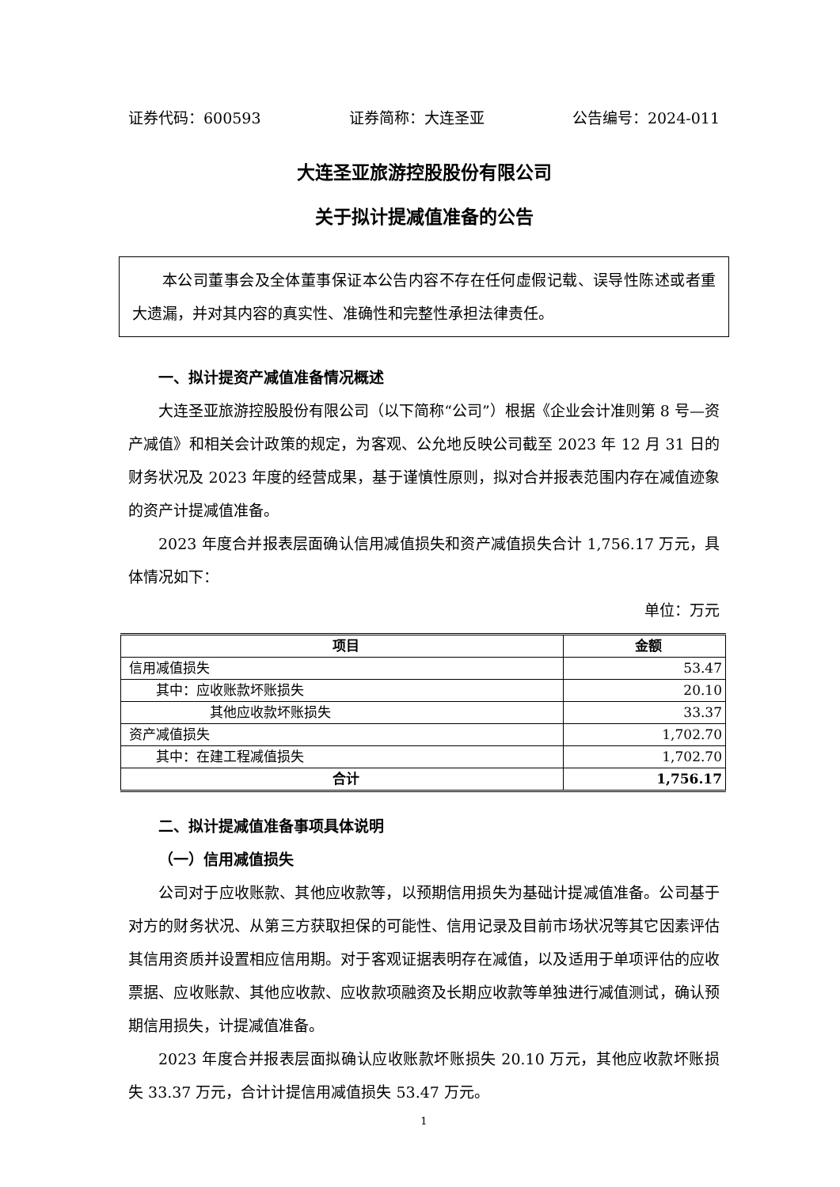证券代码：600593 证券简称：大连圣亚 公告编号：2024-011
大连圣亚旅游控股股份有限公司
关于拟计提减值准备的公告
本公司董事会及全体董事保证本公告内容不存在任何虚假记载、误导性陈述或者重大遗漏，并对其内容的真实性、准确性和完整性承担法律责任。
一、拟计提资产减值准备情况概述
大连圣亚旅游控股股份有限公司（以下简称“公司”）根据《企业会计准则第 8 号—资产减值》和相关会计政策的规定，为客观、公允地反映公司截至 2023 年 12 月 31 日的财务状况及 2023 年度的经营成果，基于谨慎性原则，拟对合并报表范围内存在减值迹象的资产计提减值准备。
2023 年度合并报表层面确认信用减值损失和资产减值损失合计 1,756.17 万元，具体情况如下：
单位：万元
| 项目 | 金额 |
| --- | --- |
| 信用减值损失 | 53.47 |
| 其中：应收账款坏账损失 | 20.10 |
| 其他应收款坏账损失 | 33.37 |
| 资产减值损失 | 1,702.70 |
| 其中：在建工程减值损失 | 1,702.70 |
| 合计 | 1,756.17 |
二、拟计提减值准备事项具体说明
（一）信用减值损失
公司对于应收账款、其他应收款等，以预期信用损失为基础计提减值准备。公司基于对方的财务状况、从第三方获取担保的可能性、信用记录及目前市场状况等其它因素评估其信用资质并设置相应信用期。对于客观证据表明存在减值，以及适用于单项评估的应收票据、应收账款、其他应收款、应收款项融资及长期应收款等单独进行减值测试，确认预期信用损失，计提减值准备。
2023 年度合并报表层面拟确认应收账款坏账损失 20.10 万元，其他应收款坏账损失 33.37 万元，合计计提信用减值损失 53.47 万元。
1